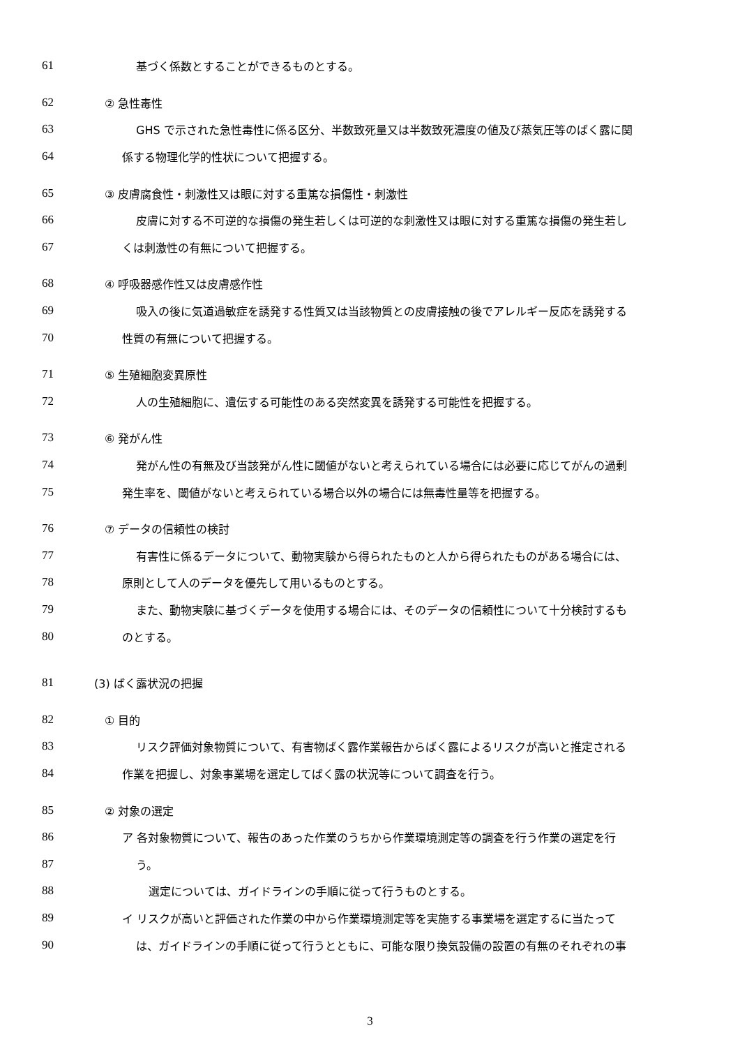61 基づく係数とすることができるものとする。
62 ② 急性毒性
63 GHS で示された急性毒性に係る区分、半数致死量又は半数致死濃度の値及び蒸気圧等のばく露に関
64 係する物理化学的性状について把握する。
65 ③ 皮膚腐食性・刺激性又は眼に対する重篤な損傷性・刺激性
66 皮膚に対する不可逆的な損傷の発生若しくは可逆的な刺激性又は眼に対する重篤な損傷の発生若し
67 くは刺激性の有無について把握する。
68 ④ 呼吸器感作性又は皮膚感作性
69 吸入の後に気道過敏症を誘発する性質又は当該物質との皮膚接触の後でアレルギー反応を誘発する
70 性質の有無について把握する。
71 ⑤ 生殖細胞変異原性
72 人の生殖細胞に、遺伝する可能性のある突然変異を誘発する可能性を把握する。
73 ⑥ 発がん性
74 発がん性の有無及び当該発がん性に閾値がないと考えられている場合には必要に応じてがんの過剰
75 発生率を、閾値がないと考えられている場合以外の場合には無毒性量等を把握する。
76 ⑦ データの信頼性の検討
77 有害性に係るデータについて、動物実験から得られたものと人から得られたものがある場合には、
78 原則として人のデータを優先して用いるものとする。
79 また、動物実験に基づくデータを使用する場合には、そのデータの信頼性について十分検討するも
80 のとする。
81 (3) ばく露状況の把握
82 ① 目的
83 リスク評価対象物質について、有害物ばく露作業報告からばく露によるリスクが高いと推定される
84 作業を把握し、対象事業場を選定してばく露の状況等について調査を行う。
85 ② 対象の選定
86 ア 各対象物質について、報告のあった作業のうちから作業環境測定等の調査を行う作業の選定を行
87 う。
88 選定については、ガイドラインの手順に従って行うものとする。
89 イ リスクが高いと評価された作業の中から作業環境測定等を実施する事業場を選定するに当たって
90 は、ガイドラインの手順に従って行うとともに、可能な限り換気設備の設置の有無のそれぞれの事
3